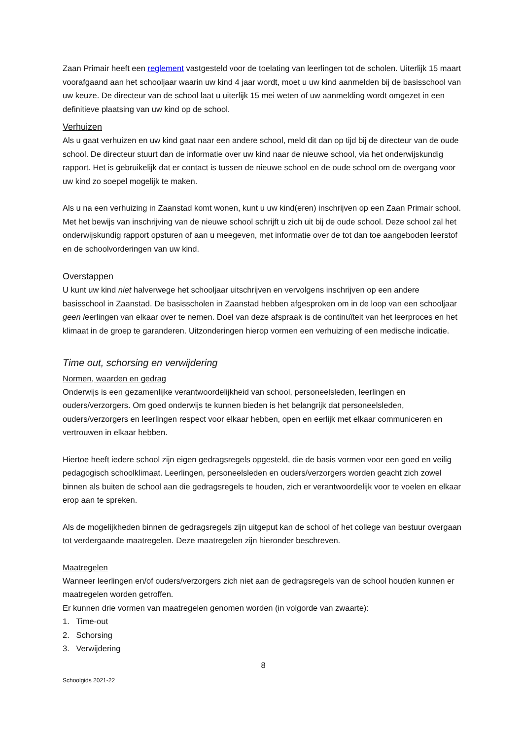Zaan Primair heeft een reglement vastgesteld voor de toelating van leerlingen tot de scholen. Uiterlijk 15 maart voorafgaand aan het schooljaar waarin uw kind 4 jaar wordt, moet u uw kind aanmelden bij de basisschool van uw keuze. De directeur van de school laat u uiterlijk 15 mei weten of uw aanmelding wordt omgezet in een definitieve plaatsing van uw kind op de school.
Verhuizen
Als u gaat verhuizen en uw kind gaat naar een andere school, meld dit dan op tijd bij de directeur van de oude school. De directeur stuurt dan de informatie over uw kind naar de nieuwe school, via het onderwijskundig rapport. Het is gebruikelijk dat er contact is tussen de nieuwe school en de oude school om de overgang voor uw kind zo soepel mogelijk te maken.
Als u na een verhuizing in Zaanstad komt wonen, kunt u uw kind(eren) inschrijven op een Zaan Primair school. Met het bewijs van inschrijving van de nieuwe school schrijft u zich uit bij de oude school. Deze school zal het onderwijskundig rapport opsturen of aan u meegeven, met informatie over de tot dan toe aangeboden leerstof en de schoolvorderingen van uw kind.
Overstappen
U kunt uw kind niet halverwege het schooljaar uitschrijven en vervolgens inschrijven op een andere basisschool in Zaanstad. De basisscholen in Zaanstad hebben afgesproken om in de loop van een schooljaar geen leerlingen van elkaar over te nemen. Doel van deze afspraak is de continuïteit van het leerproces en het klimaat in de groep te garanderen. Uitzonderingen hierop vormen een verhuizing of een medische indicatie.
Time out, schorsing en verwijdering
Normen, waarden en gedrag
Onderwijs is een gezamenlijke verantwoordelijkheid van school, personeelsleden, leerlingen en ouders/verzorgers. Om goed onderwijs te kunnen bieden is het belangrijk dat personeelsleden, ouders/verzorgers en leerlingen respect voor elkaar hebben, open en eerlijk met elkaar communiceren en vertrouwen in elkaar hebben.
Hiertoe heeft iedere school zijn eigen gedragsregels opgesteld, die de basis vormen voor een goed en veilig pedagogisch schoolklimaat. Leerlingen, personeelsleden en ouders/verzorgers worden geacht zich zowel binnen als buiten de school aan die gedragsregels te houden, zich er verantwoordelijk voor te voelen en elkaar erop aan te spreken.
Als de mogelijkheden binnen de gedragsregels zijn uitgeput kan de school of het college van bestuur overgaan tot verdergaande maatregelen. Deze maatregelen zijn hieronder beschreven.
Maatregelen
Wanneer leerlingen en/of ouders/verzorgers zich niet aan de gedragsregels van de school houden kunnen er maatregelen worden getroffen.
Er kunnen drie vormen van maatregelen genomen worden (in volgorde van zwaarte):
1. Time-out
2. Schorsing
3. Verwijdering
8
Schoolgids 2021-22